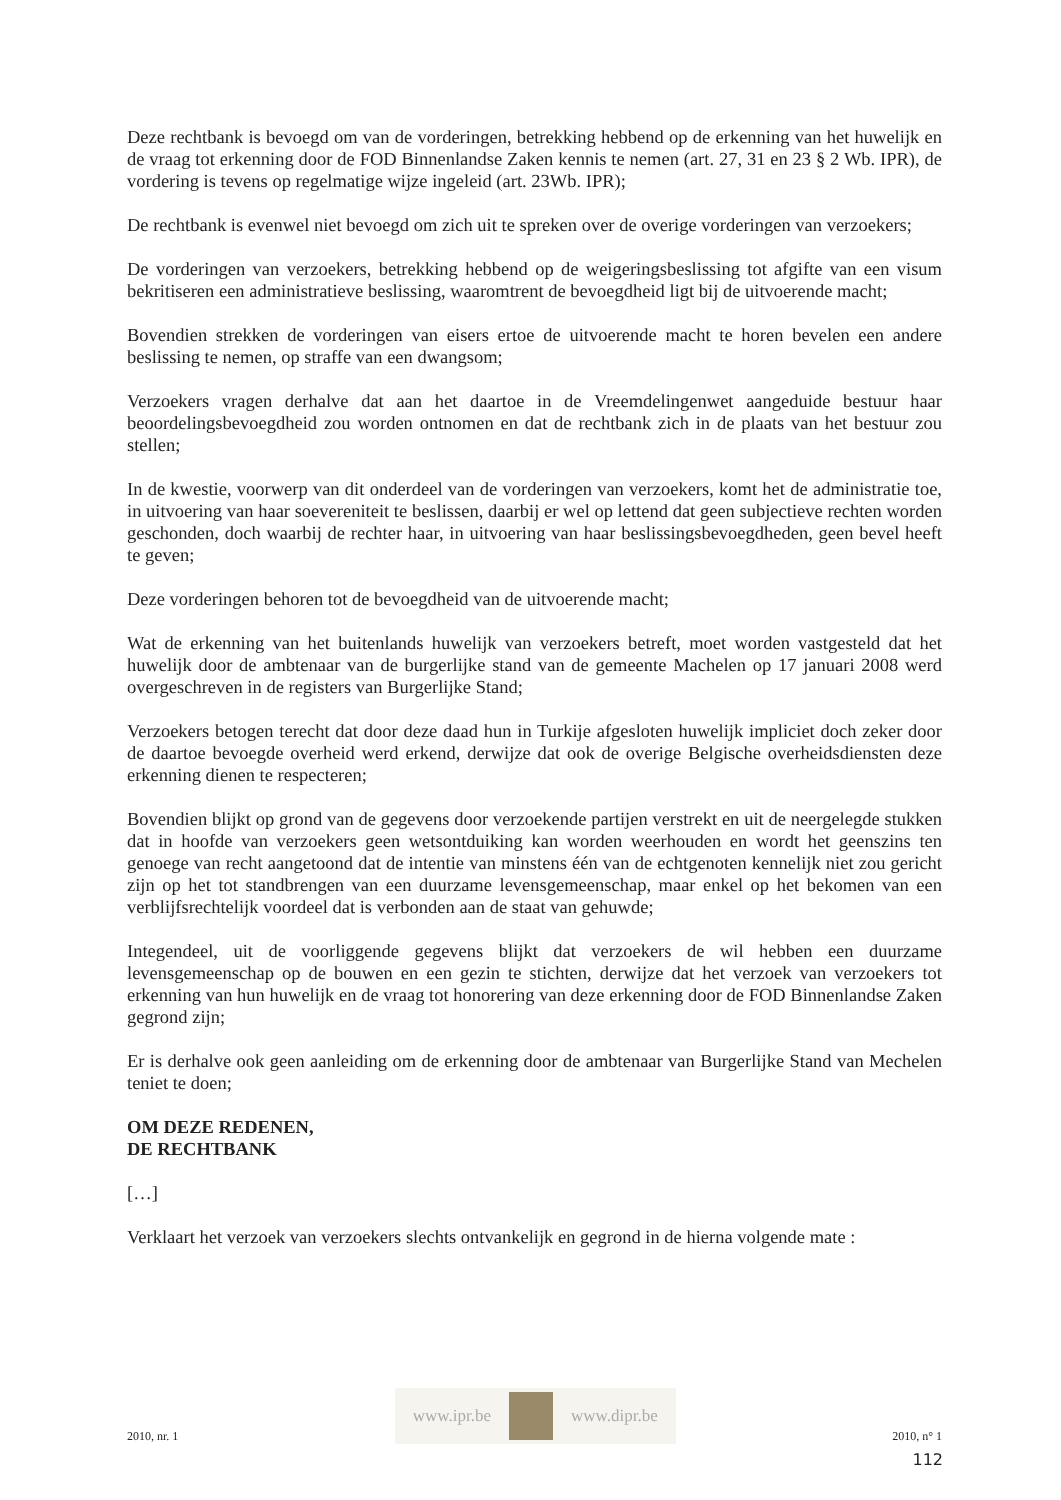Deze rechtbank is bevoegd om van de vorderingen, betrekking hebbend op de erkenning van het huwelijk en de vraag tot erkenning door de FOD Binnenlandse Zaken kennis te nemen (art. 27, 31 en 23 § 2 Wb. IPR), de vordering is tevens op regelmatige wijze ingeleid (art. 23Wb. IPR);
De rechtbank is evenwel niet bevoegd om zich uit te spreken over de overige vorderingen van verzoekers;
De vorderingen van verzoekers, betrekking hebbend op de weigeringsbeslissing tot afgifte van een visum bekritiseren een administratieve beslissing, waaromtrent de bevoegdheid ligt bij de uitvoerende macht;
Bovendien strekken de vorderingen van eisers ertoe de uitvoerende macht te horen bevelen een andere beslissing te nemen, op straffe van een dwangsom;
Verzoekers vragen derhalve dat aan het daartoe in de Vreemdelingenwet aangeduide bestuur haar beoordelingsbevoegdheid zou worden ontnomen en dat de rechtbank zich in de plaats van het bestuur zou stellen;
In de kwestie, voorwerp van dit onderdeel van de vorderingen van verzoekers, komt het de administratie toe, in uitvoering van haar soevereniteit te beslissen, daarbij er wel op lettend dat geen subjectieve rechten worden geschonden, doch waarbij de rechter haar, in uitvoering van haar beslissingsbevoegdheden, geen bevel heeft te geven;
Deze vorderingen behoren tot de bevoegdheid van de uitvoerende macht;
Wat de erkenning van het buitenlands huwelijk van verzoekers betreft, moet worden vastgesteld dat het huwelijk door de ambtenaar van de burgerlijke stand van de gemeente Machelen op 17 januari 2008 werd overgeschreven in de registers van Burgerlijke Stand;
Verzoekers betogen terecht dat door deze daad hun in Turkije afgesloten huwelijk impliciet doch zeker door de daartoe bevoegde overheid werd erkend, derwijze dat ook de overige Belgische overheidsdiensten deze erkenning dienen te respecteren;
Bovendien blijkt op grond van de gegevens door verzoekende partijen verstrekt en uit de neergelegde stukken dat in hoofde van verzoekers geen wetsontduiking kan worden weerhouden en wordt het geenszins ten genoege van recht aangetoond dat de intentie van minstens één van de echtgenoten kennelijk niet zou gericht zijn op het tot standbrengen van een duurzame levensgemeenschap, maar enkel op het bekomen van een verblijfsrechtelijk voordeel dat is verbonden aan de staat van gehuwde;
Integendeel, uit de voorliggende gegevens blijkt dat verzoekers de wil hebben een duurzame levensgemeenschap op de bouwen en een gezin te stichten, derwijze dat het verzoek van verzoekers tot erkenning van hun huwelijk en de vraag tot honorering van deze erkenning door de FOD Binnenlandse Zaken gegrond zijn;
Er is derhalve ook geen aanleiding om de erkenning door de ambtenaar van Burgerlijke Stand van Mechelen teniet te doen;
OM DEZE REDENEN,
DE RECHTBANK
[…]
Verklaart het verzoek van verzoekers slechts ontvankelijk en gegrond in de hierna volgende mate :
2010, nr. 1
www.ipr.be www.dipr.be
2010, n° 1
112